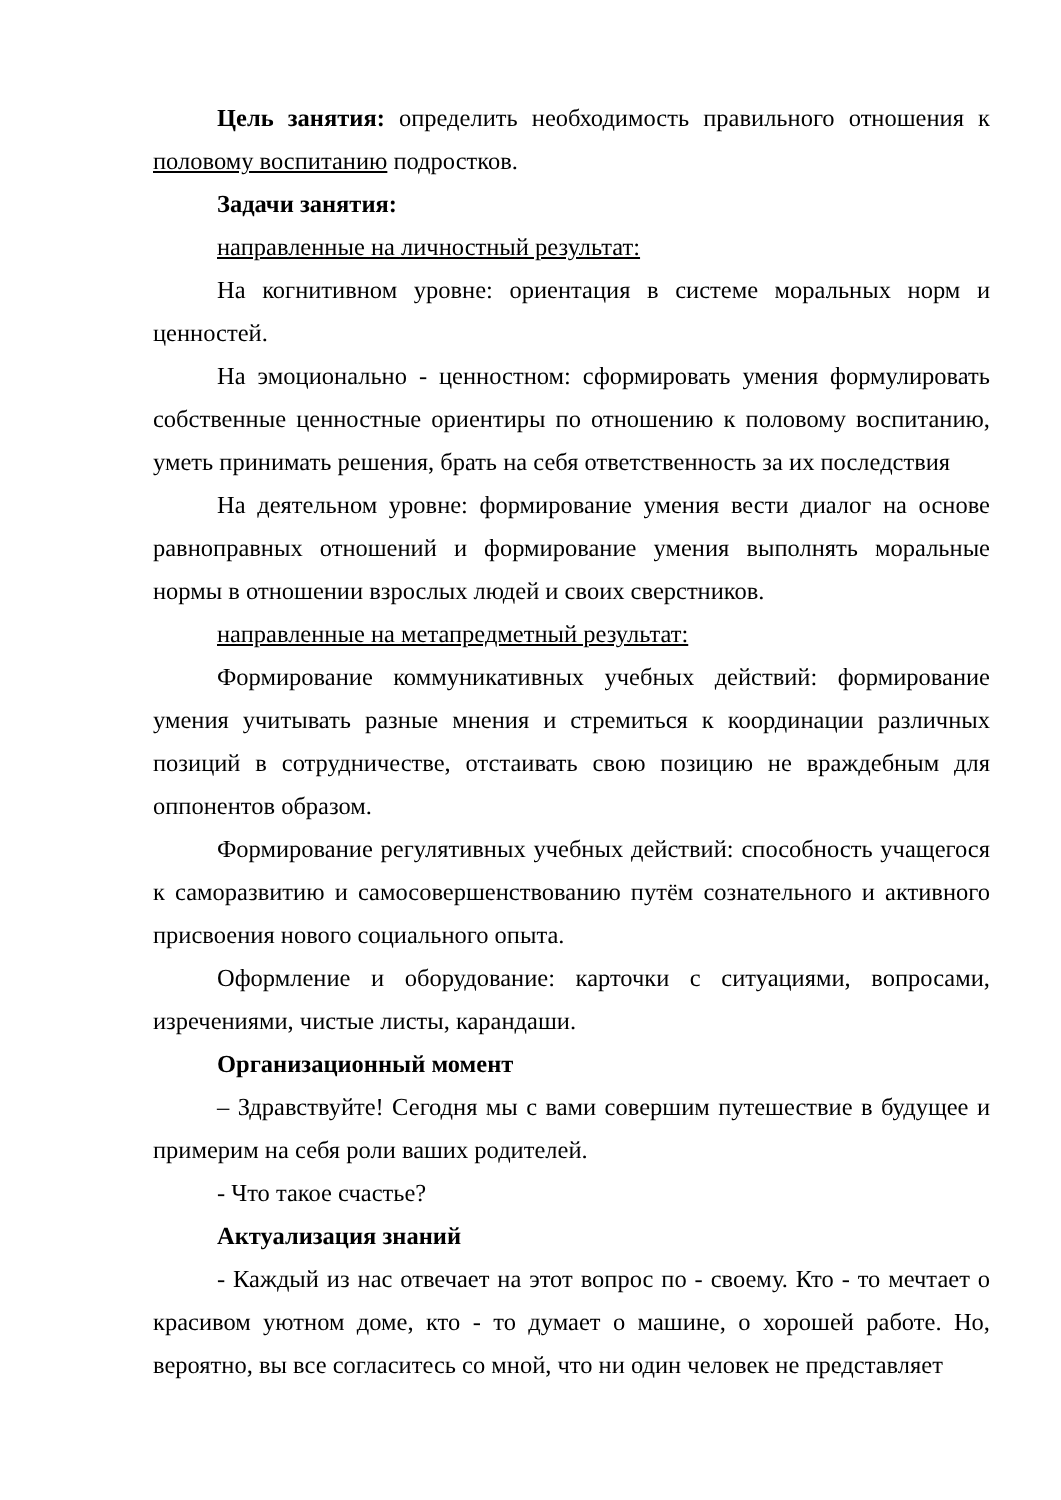Цель занятия: определить необходимость правильного отношения к половому воспитанию подростков.
Задачи занятия:
направленные на личностный результат:
На когнитивном уровне: ориентация в системе моральных норм и ценностей.
На эмоционально - ценностном: сформировать умения формулировать собственные ценностные ориентиры по отношению к половому воспитанию, уметь принимать решения, брать на себя ответственность за их последствия
На деятельном уровне: формирование умения вести диалог на основе равноправных отношений и формирование умения выполнять моральные нормы в отношении взрослых людей и своих сверстников.
направленные на метапредметный результат:
Формирование коммуникативных учебных действий: формирование умения учитывать разные мнения и стремиться к координации различных позиций в сотрудничестве, отстаивать свою позицию не враждебным для оппонентов образом.
Формирование регулятивных учебных действий: способность учащегося к саморазвитию и самосовершенствованию путём сознательного и активного присвоения нового социального опыта.
Оформление и оборудование: карточки с ситуациями, вопросами, изречениями, чистые листы, карандаши.
Организационный момент
– Здравствуйте! Сегодня мы с вами совершим путешествие в будущее и примерим на себя роли ваших родителей.
- Что такое счастье?
Актуализация знаний
- Каждый из нас отвечает на этот вопрос по - своему. Кто - то мечтает о красивом уютном доме, кто - то думает о машине, о хорошей работе. Но, вероятно, вы все согласитесь со мной, что ни один человек не представляет